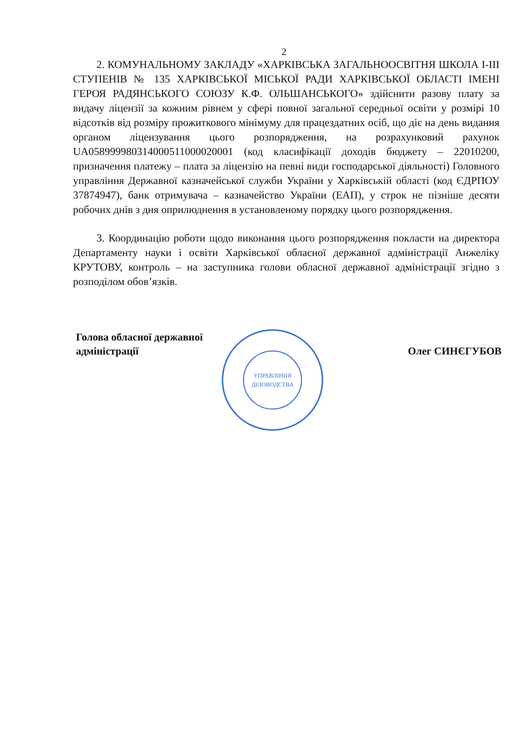2
2. КОМУНАЛЬНОМУ ЗАКЛАДУ «ХАРКІВСЬКА ЗАГАЛЬНООСВІТНЯ ШКОЛА І-ІІІ СТУПЕНІВ № 135 ХАРКІВСЬКОЇ МІСЬКОЇ РАДИ ХАРКІВСЬКОЇ ОБЛАСТІ ІМЕНІ ГЕРОЯ РАДЯНСЬКОГО СОЮЗУ К.Ф. ОЛЬШАНСЬКОГО» здійснити разову плату за видачу ліцензії за кожним рівнем у сфері повної загальної середньої освіти у розмірі 10 відсотків від розміру прожиткового мінімуму для працездатних осіб, що діє на день видання органом ліцензування цього розпорядження, на розрахунковий рахунок UA058999980314000511000020001 (код класифікації доходів бюджету – 22010200, призначення платежу – плата за ліцензію на певні види господарської діяльності) Головного управління Державної казначейської служби України у Харківській області (код ЄДРПОУ 37874947), банк отримувача – казначейство України (ЕАП), у строк не пізніше десяти робочих днів з дня оприлюднення в установленому порядку цього розпорядження.
3. Координацію роботи щодо виконання цього розпорядження покласти на директора Департаменту науки і освіти Харківської обласної державної адміністрації Анжеліку КРУТОВУ, контроль – на заступника голови обласної державної адміністрації згідно з розподілом обов’язків.
Голова обласної державної
адміністрації
Олег СИНЄГУБОВ
УПРАВЛІННЯ
ДІЛОВОДСТВА